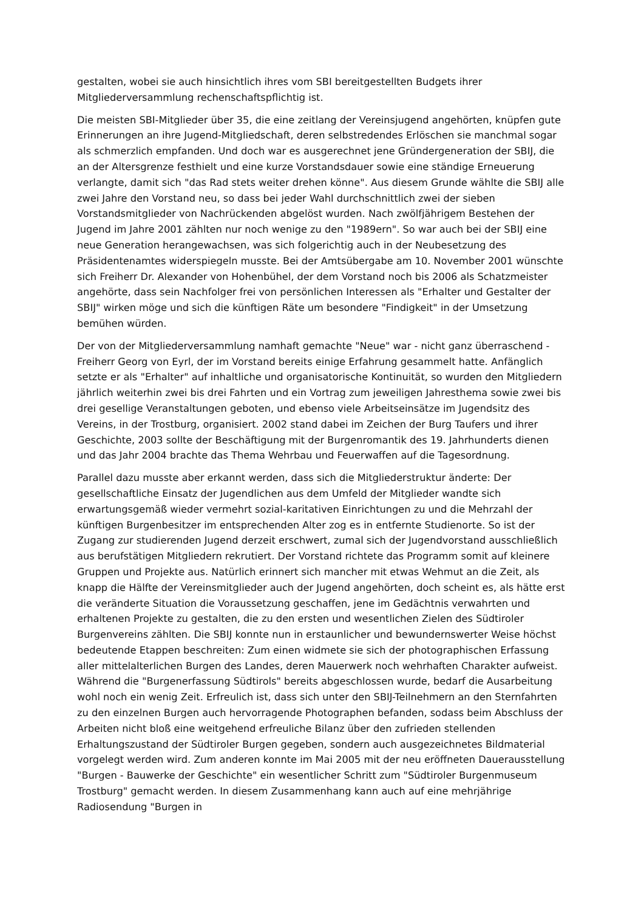gestalten, wobei sie auch hinsichtlich ihres vom SBI bereitgestellten Budgets ihrer Mitgliederversammlung rechenschaftspflichtig ist.
Die meisten SBI-Mitglieder über 35, die eine zeitlang der Vereinsjugend angehörten, knüpfen gute Erinnerungen an ihre Jugend-Mitgliedschaft, deren selbstredendes Erlöschen sie manchmal sogar als schmerzlich empfanden. Und doch war es ausgerechnet jene Gründergeneration der SBIJ, die an der Altersgrenze festhielt und eine kurze Vorstandsdauer sowie eine ständige Erneuerung verlangte, damit sich "das Rad stets weiter drehen könne". Aus diesem Grunde wählte die SBIJ alle zwei Jahre den Vorstand neu, so dass bei jeder Wahl durchschnittlich zwei der sieben Vorstandsmitglieder von Nachrückenden abgelöst wurden. Nach zwölfjährigem Bestehen der Jugend im Jahre 2001 zählten nur noch wenige zu den "1989ern". So war auch bei der SBIJ eine neue Generation herangewachsen, was sich folgerichtig auch in der Neubesetzung des Präsidentenamtes widerspiegeln musste. Bei der Amtsübergabe am 10. November 2001 wünschte sich Freiherr Dr. Alexander von Hohenbühel, der dem Vorstand noch bis 2006 als Schatzmeister angehörte, dass sein Nachfolger frei von persönlichen Interessen als "Erhalter und Gestalter der SBIJ" wirken möge und sich die künftigen Räte um besondere "Findigkeit" in der Umsetzung bemühen würden.
Der von der Mitgliederversammlung namhaft gemachte "Neue" war - nicht ganz überraschend - Freiherr Georg von Eyrl, der im Vorstand bereits einige Erfahrung gesammelt hatte. Anfänglich setzte er als "Erhalter" auf inhaltliche und organisatorische Kontinuität, so wurden den Mitgliedern jährlich weiterhin zwei bis drei Fahrten und ein Vortrag zum jeweiligen Jahresthema sowie zwei bis drei gesellige Veranstaltungen geboten, und ebenso viele Arbeitseinsätze im Jugendsitz des Vereins, in der Trostburg, organisiert. 2002 stand dabei im Zeichen der Burg Taufers und ihrer Geschichte, 2003 sollte der Beschäftigung mit der Burgenromantik des 19. Jahrhunderts dienen und das Jahr 2004 brachte das Thema Wehrbau und Feuerwaffen auf die Tagesordnung.
Parallel dazu musste aber erkannt werden, dass sich die Mitgliederstruktur änderte: Der gesellschaftliche Einsatz der Jugendlichen aus dem Umfeld der Mitglieder wandte sich erwartungsgemäß wieder vermehrt sozial-karitativen Einrichtungen zu und die Mehrzahl der künftigen Burgenbesitzer im entsprechenden Alter zog es in entfernte Studienorte. So ist der Zugang zur studierenden Jugend derzeit erschwert, zumal sich der Jugendvorstand ausschließlich aus berufstätigen Mitgliedern rekrutiert. Der Vorstand richtete das Programm somit auf kleinere Gruppen und Projekte aus. Natürlich erinnert sich mancher mit etwas Wehmut an die Zeit, als knapp die Hälfte der Vereinsmitglieder auch der Jugend angehörten, doch scheint es, als hätte erst die veränderte Situation die Voraussetzung geschaffen, jene im Gedächtnis verwahrten und erhaltenen Projekte zu gestalten, die zu den ersten und wesentlichen Zielen des Südtiroler Burgenvereins zählten. Die SBIJ konnte nun in erstaunlicher und bewundernswerter Weise höchst bedeutende Etappen beschreiten: Zum einen widmete sie sich der photographischen Erfassung aller mittelalterlichen Burgen des Landes, deren Mauerwerk noch wehrhaften Charakter aufweist. Während die "Burgenerfassung Südtirols" bereits abgeschlossen wurde, bedarf die Ausarbeitung wohl noch ein wenig Zeit. Erfreulich ist, dass sich unter den SBIJ-Teilnehmern an den Sternfahrten zu den einzelnen Burgen auch hervorragende Photographen befanden, sodass beim Abschluss der Arbeiten nicht bloß eine weitgehend erfreuliche Bilanz über den zufrieden stellenden Erhaltungszustand der Südtiroler Burgen gegeben, sondern auch ausgezeichnetes Bildmaterial vorgelegt werden wird. Zum anderen konnte im Mai 2005 mit der neu eröffneten Dauerausstellung "Burgen - Bauwerke der Geschichte" ein wesentlicher Schritt zum "Südtiroler Burgenmuseum Trostburg" gemacht werden. In diesem Zusammenhang kann auch auf eine mehrjährige Radiosendung "Burgen in